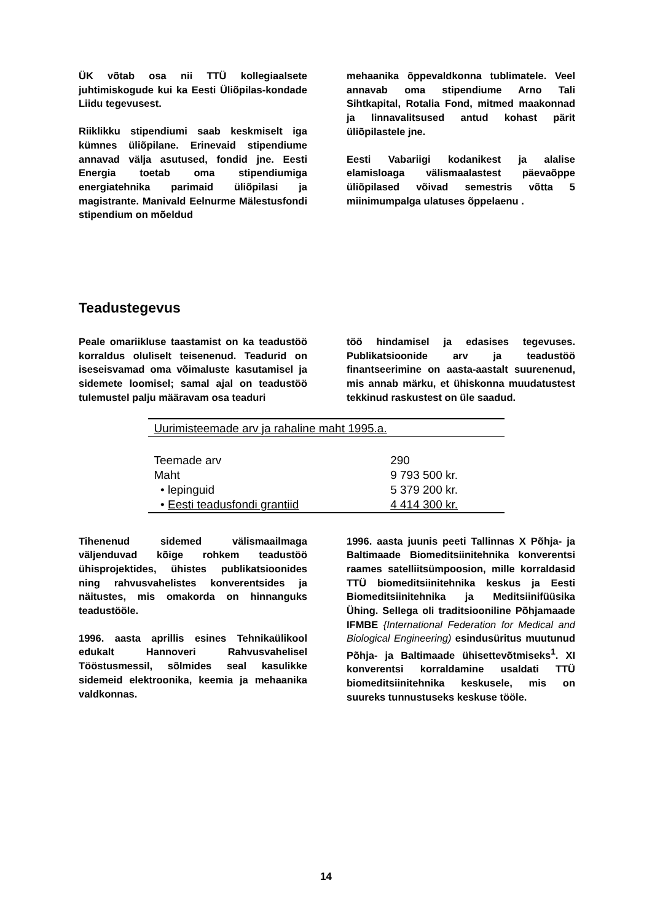ÜK võtab osa nii TTÜ kollegiaalsete juhtimiskogude kui ka Eesti Üliõpilas-kondade Liidu tegevusest.
Riiklikku stipendiumi saab keskmiselt iga kümnes üliõpilane. Erinevaid stipendiume annavad välja asutused, fondid jne. Eesti Energia toetab oma stipendiumiga energiatehnika parimaid üliõpilasi ja magistrante. Manivald Eelnurme Mälestusfondi stipendium on mõeldud
mehaanika õppevaldkonna tublimatele. Veel annavab oma stipendiume Arno Tali Sihtkapital, Rotalia Fond, mitmed maakonnad ja linnavalitsused antud kohast pärit üliõpilastele jne.
Eesti Vabariigi kodanikest ja alalise elamisloaga välismaalastest päevaõppe üliõpilased võivad semestris võtta 5 miinimumpalga ulatuses õppelaenu .
Teadustegevus
Peale omariikluse taastamist on ka teadustöö korraldus oluliselt teisenenud. Teadurid on iseseisvamad oma võimaluste kasutamisel ja sidemete loomisel; samal ajal on teadustöö tulemustel palju määravam osa teaduri
töö hindamisel ja edasises tegevuses. Publikatsioonide arv ja teadustöö finantseerimine on aasta-aastalt suurenenud, mis annab märku, et ühiskonna muudatustest tekkinud raskustest on üle saadud.
| Uurimisteemade arv ja rahaline maht 1995.a. | |
| Teemade arv | 290 |
| Maht | 9 793 500 kr. |
| • lepinguid | 5 379 200 kr. |
| • Eesti teadusfondi grantiid | 4 414 300 kr. |
Tihenenud sidemed välismaailmaga väljenduvad kõige rohkem teadustöö ühisprojektides, ühistes publikatsioonides ning rahvusvahelistes konverentsides ja näitustes, mis omakorda on hinnanguks teadustööle.
1996. aasta aprillis esines Tehnikaülikool edukalt Hannoveri Rahvusvahelisel Tööstusmessil, sõlmides seal kasulikke sidemeid elektroonika, keemia ja mehaanika valdkonnas.
1996. aasta juunis peeti Tallinnas X Põhja- ja Baltimaade Biomeditsiinitehnika konverentsi raames satelliitsümpoosion, mille korraldasid TTÜ biomeditsiinitehnika keskus ja Eesti Biomeditsiinitehnika ja Meditsiinifüüsika Ühing. Sellega oli traditsiooniline Põhjamaade IFMBE {International Federation for Medical and Biological Engineering) esindusüritus muutunud Põhja- ja Baltimaade ühisettevõtmiseks<sup>1</sup>. XI konverentsi korraldamine usaldati TTÜ biomeditsiinitehnika keskusele, mis on suureks tunnustuseks keskuse tööle.
14